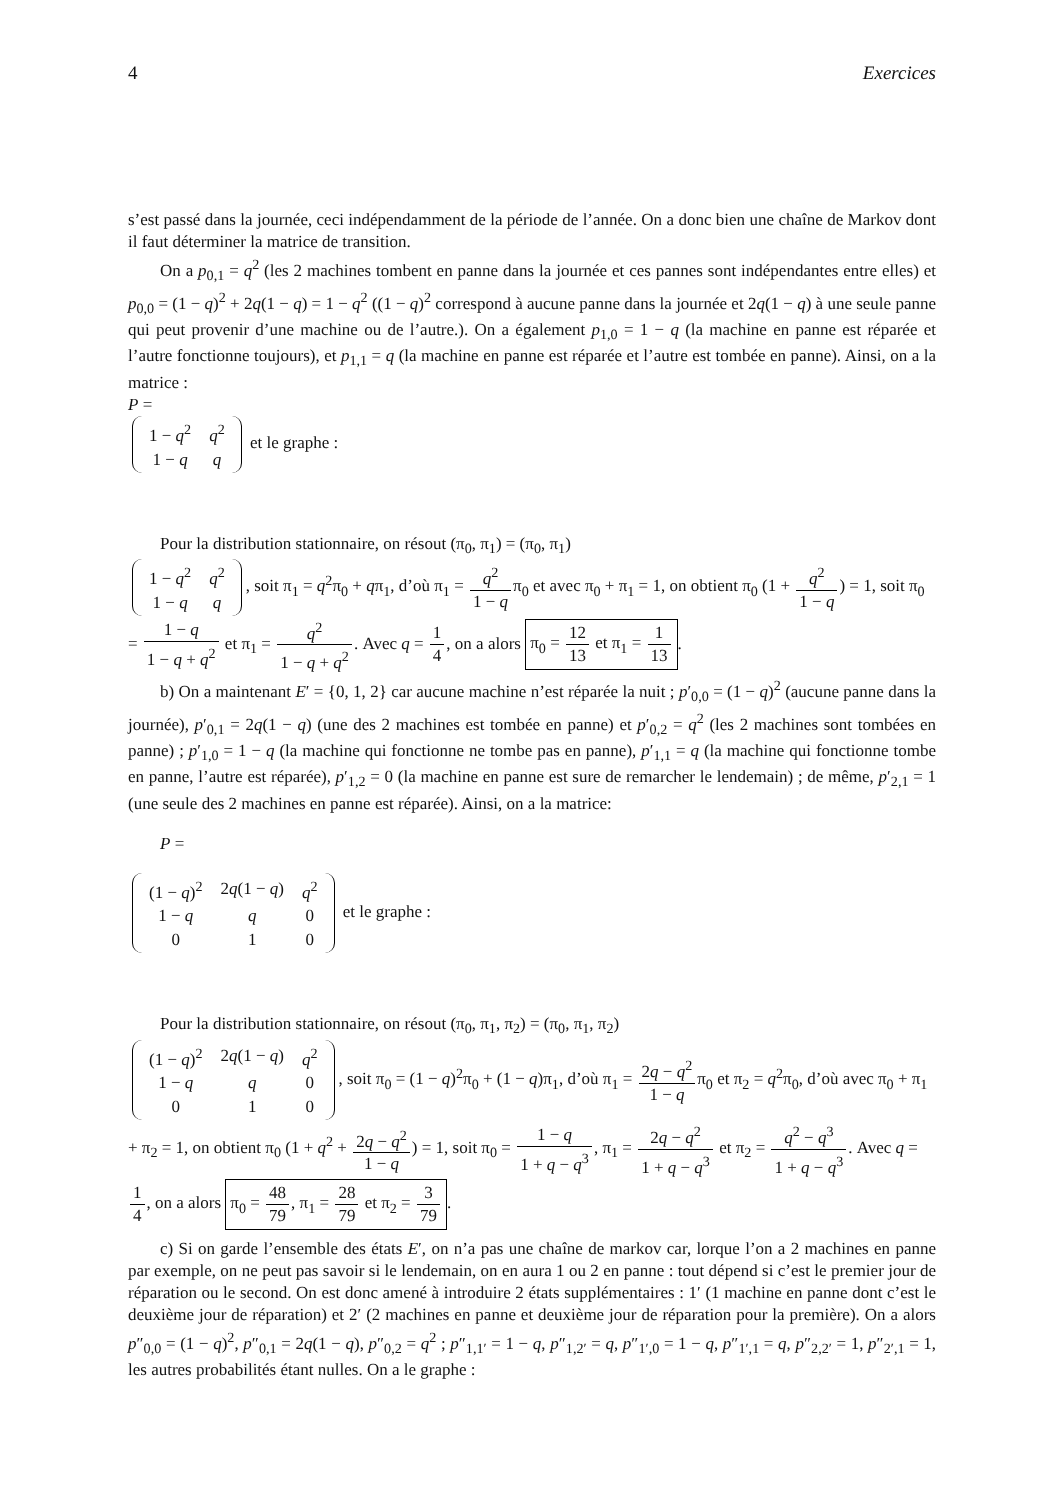4 Exercices
s’est passé dans la journée, ceci indépendamment de la période de l’année. On a donc bien une chaîne de Markov dont il faut déterminer la matrice de transition.
On a p<sub>0,1</sub> = q<sup>2</sup> (les 2 machines tombent en panne dans la journée et ces pannes sont indépendantes entre elles) et p<sub>0,0</sub> = (1 − q)<sup>2</sup> + 2q(1 − q) = 1 − q<sup>2</sup> ((1 − q)<sup>2</sup> correspond à aucune panne dans la journée et 2q(1 − q) à une seule panne qui peut provenir d’une machine ou de l’autre.). On a également p<sub>1,0</sub> = 1 − q (la machine en panne est réparée et l’autre fonctionne toujours), et p<sub>1,1</sub> = q (la machine en panne est réparée et l’autre est tombée en panne). Ainsi, on a la matrice :
P =
| 1 − q<sup>2</sup> | q<sup>2</sup> |
| 1 − q | q |
et le graphe :
Pour la distribution stationnaire, on résout (π<sub>0</sub>, π<sub>1</sub>) = (π<sub>0</sub>, π<sub>1</sub>)
| 1 − q<sup>2</sup> | q<sup>2</sup> |
| 1 − q | q |
, soit π<sub>1</sub> = q<sup>2</sup>π<sub>0</sub> + qπ<sub>1</sub>, d’où π<sub>1</sub> = q<sup>2</sup> 1 − qπ<sub>0</sub> et avec π<sub>0</sub> + π<sub>1</sub> = 1, on obtient π<sub>0</sub> (1 + q<sup>2</sup> 1 − q) = 1, soit π<sub>0</sub> = 1 − q 1 − q + q<sup>2</sup> et π<sub>1</sub> = q<sup>2</sup> 1 − q + q<sup>2</sup>. Avec q = 1 4, on a alors π<sub>0</sub> = 12 13 et π<sub>1</sub> = 1 13.
b) On a maintenant E′ = {0, 1, 2} car aucune machine n’est réparée la nuit ; p′<sub>0,0</sub> = (1 − q)<sup>2</sup> (aucune panne dans la journée), p′<sub>0,1</sub> = 2q(1 − q) (une des 2 machines est tombée en panne) et p′<sub>0,2</sub> = q<sup>2</sup> (les 2 machines sont tombées en panne) ; p′<sub>1,0</sub> = 1 − q (la machine qui fonctionne ne tombe pas en panne), p′<sub>1,1</sub> = q (la machine qui fonctionne tombe en panne, l’autre est réparée), p′<sub>1,2</sub> = 0 (la machine en panne est sure de remarcher le lendemain) ; de même, p′<sub>2,1</sub> = 1 (une seule des 2 machines en panne est réparée). Ainsi, on a la matrice:
P =
| (1 − q )<sup>2</sup> | 2 q (1 − q ) | q<sup>2</sup> |
| 1 − q | q | 0 |
| 0 | 1 | 0 |
et le graphe :
Pour la distribution stationnaire, on résout (π<sub>0</sub>, π<sub>1</sub>, π<sub>2</sub>) = (π<sub>0</sub>, π<sub>1</sub>, π<sub>2</sub>)
| (1 − q )<sup>2</sup> | 2 q (1 − q ) | q<sup>2</sup> |
| 1 − q | q | 0 |
| 0 | 1 | 0 |
, soit π<sub>0</sub> = (1 − q)<sup>2</sup>π<sub>0</sub> + (1 − q)π<sub>1</sub>, d’où π<sub>1</sub> = 2q − q<sup>2</sup> 1 − qπ<sub>0</sub> et π<sub>2</sub> = q<sup>2</sup>π<sub>0</sub>, d’où avec π<sub>0</sub> + π<sub>1</sub> + π<sub>2</sub> = 1, on obtient π<sub>0</sub> (1 + q<sup>2</sup> + 2q − q<sup>2</sup> 1 − q) = 1, soit π<sub>0</sub> = 1 − q 1 + q − q<sup>3</sup>, π<sub>1</sub> = 2q − q<sup>2</sup> 1 + q − q<sup>3</sup> et π<sub>2</sub> = q<sup>2</sup> − q<sup>3</sup> 1 + q − q<sup>3</sup>. Avec q = 1 4, on a alors π<sub>0</sub> = 48 79, π<sub>1</sub> = 28 79 et π<sub>2</sub> = 3 79.
c) Si on garde l’ensemble des états E′, on n’a pas une chaîne de markov car, lorque l’on a 2 machines en panne par exemple, on ne peut pas savoir si le lendemain, on en aura 1 ou 2 en panne : tout dépend si c’est le premier jour de réparation ou le second. On est donc amené à introduire 2 états supplémentaires : 1′ (1 machine en panne dont c’est le deuxième jour de réparation) et 2′ (2 machines en panne et deuxième jour de réparation pour la première). On a alors p″<sub>0,0</sub> = (1 − q)<sup>2</sup>, p″<sub>0,1</sub> = 2q(1 − q), p″<sub>0,2</sub> = q<sup>2</sup> ; p″<sub>1,1′</sub> = 1 − q, p″<sub>1,2′</sub> = q, p″<sub>1′,0</sub> = 1 − q, p″<sub>1′,1</sub> = q, p″<sub>2,2′</sub> = 1, p″<sub>2′,1</sub> = 1, les autres probabilités étant nulles. On a le graphe :